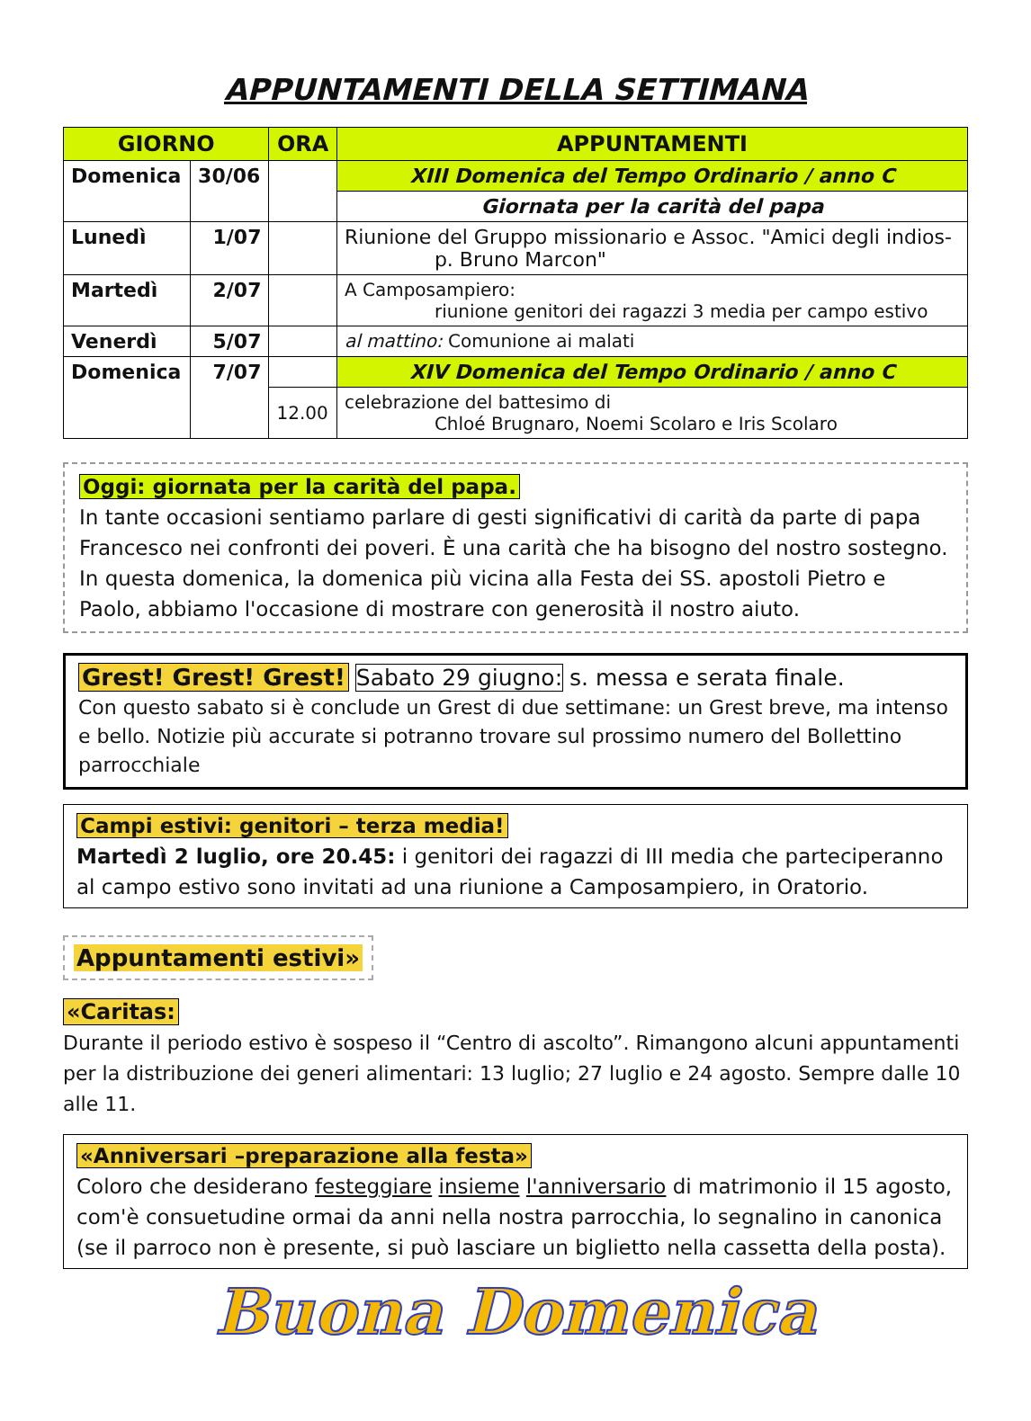APPUNTAMENTI DELLA SETTIMANA
| GIORNO | | ORA | APPUNTAMENTI |
| --- | --- | --- | --- |
| Domenica | 30/06 | | XIII Domenica del Tempo Ordinario / anno C |
| | | | Giornata per la carità del papa |
| Lunedì | 1/07 | | Riunione del Gruppo missionario e Assoc. "Amici degli indios- p. Bruno Marcon" |
| Martedì | 2/07 | | A Camposampiero: riunione genitori dei ragazzi 3 media per campo estivo |
| Venerdì | 5/07 | | al mattino: Comunione ai malati |
| Domenica | 7/07 | | XIV Domenica del Tempo Ordinario / anno C |
| | | 12.00 | celebrazione del battesimo di Chloé Brugnaro, Noemi Scolaro e Iris Scolaro |
Oggi: giornata per la carità del papa.
In tante occasioni sentiamo parlare di gesti significativi di carità da parte di papa Francesco nei confronti dei poveri. È una carità che ha bisogno del nostro sostegno. In questa domenica, la domenica più vicina alla Festa dei SS. apostoli Pietro e Paolo, abbiamo l'occasione di mostrare con generosità il nostro aiuto.
Grest! Grest! Grest! Sabato 29 giugno: s. messa e serata finale.
Con questo sabato si è conclude un Grest di due settimane: un Grest breve, ma intenso e bello. Notizie più accurate si potranno trovare sul prossimo numero del Bollettino parrocchiale
Campi estivi: genitori – terza media!
Martedì 2 luglio, ore 20.45: i genitori dei ragazzi di III media che parteciperanno al campo estivo sono invitati ad una riunione a Camposampiero, in Oratorio.
Appuntamenti estivi»
«Caritas:
Durante il periodo estivo è sospeso il “Centro di ascolto”. Rimangono alcuni appuntamenti per la distribuzione dei generi alimentari: 13 luglio; 27 luglio e 24 agosto. Sempre dalle 10 alle 11.
«Anniversari –preparazione alla festa»
Coloro che desiderano festeggiare insieme l'anniversario di matrimonio il 15 agosto, com'è consuetudine ormai da anni nella nostra parrocchia, lo segnalino in canonica (se il parroco non è presente, si può lasciare un biglietto nella cassetta della posta).
Buona Domenica